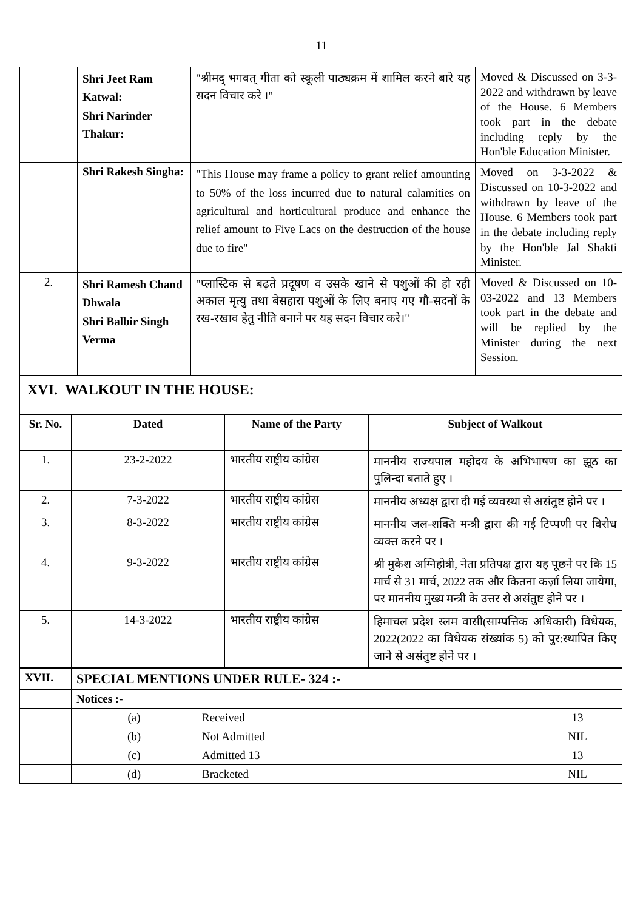11
| | Shri Jeet Ram Katwal: Shri Narinder Thakur: | "श्रीमद् भगवत् गीता को स्कूली पाठ्यक्रम में शामिल करने बारे यह सदन विचार करे ।" | Moved & Discussed on 3-3-2022 and withdrawn by leave of the House. 6 Members took part in the debate including reply by the Hon'ble Education Minister. |
| | Shri Rakesh Singha: | "This House may frame a policy to grant relief amounting to 50% of the loss incurred due to natural calamities on agricultural and horticultural produce and enhance the relief amount to Five Lacs on the destruction of the house due to fire" | Moved on 3-3-2022 & Discussed on 10-3-2022 and withdrawn by leave of the House. 6 Members took part in the debate including reply by the Hon'ble Jal Shakti Minister. |
| 2. | Shri Ramesh Chand Dhwala Shri Balbir Singh Verma | "प्लास्टिक से बढ़ते प्रदूषण व उसके खाने से पशुओं की हो रही अकाल मृत्यु तथा बेसहारा पशुओं के लिए बनाए गए गौ-सदनों के रख-रखाव हेतु नीति बनाने पर यह सदन विचार करे।" | Moved & Discussed on 10-03-2022 and 13 Members took part in the debate and will be replied by the Minister during the next Session. |
XVI. WALKOUT IN THE HOUSE:
| Sr. No. | Dated | Name of the Party | Subject of Walkout |
| --- | --- | --- | --- |
| 1. | 23-2-2022 | भारतीय राष्ट्रीय कांग्रेस | माननीय राज्यपाल महोदय के अभिभाषण का झूठ का पुलिन्दा बताते हुए । |
| 2. | 7-3-2022 | भारतीय राष्ट्रीय कांग्रेस | माननीय अध्यक्ष द्वारा दी गई व्यवस्था से असंतुष्ट होने पर । |
| 3. | 8-3-2022 | भारतीय राष्ट्रीय कांग्रेस | माननीय जल-शक्ति मन्त्री द्वारा की गई टिप्पणी पर विरोध व्यक्त करने पर । |
| 4. | 9-3-2022 | भारतीय राष्ट्रीय कांग्रेस | श्री मुकेश अग्निहोत्री, नेता प्रतिपक्ष द्वारा यह पूछने पर कि 15 मार्च से 31 मार्च, 2022 तक और कितना कर्ज़ा लिया जायेगा, पर माननीय मुख्य मन्त्री के उत्तर से असंतुष्ट होने पर । |
| 5. | 14-3-2022 | भारतीय राष्ट्रीय कांग्रेस | हिमाचल प्रदेश स्लम वासी(साम्पत्तिक अधिकारी) विधेयक, 2022(2022 का विधेयक संख्यांक 5) को पुर:स्थापित किए जाने से असंतुष्ट होने पर । |
| XVII. | SPECIAL MENTIONS UNDER RULE- 324 :- | | |
| | Notices :- | | |
| | (a) | Received | 13 |
| | (b) | Not Admitted | NIL |
| | (c) | Admitted 13 | 13 |
| | (d) | Bracketed | NIL |